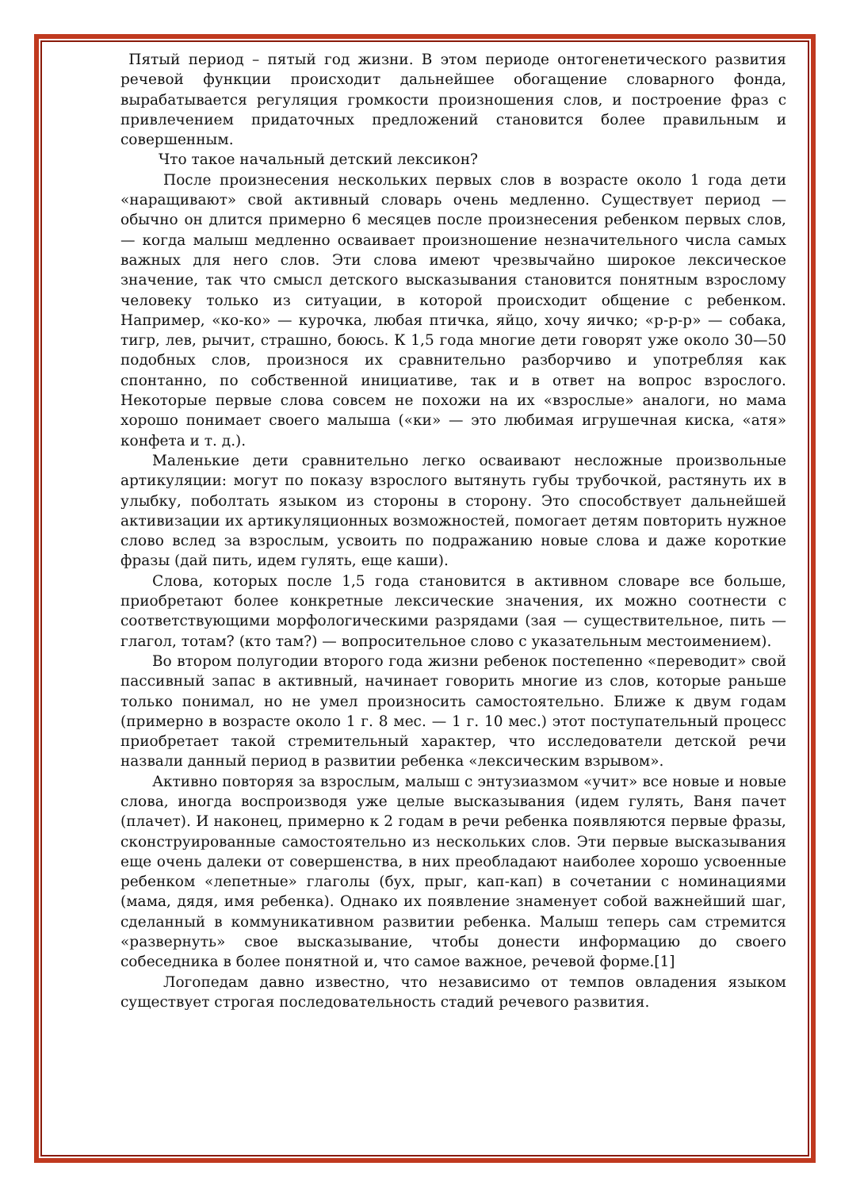Пятый период – пятый год жизни. В этом периоде онтогенетического развития речевой функции происходит дальнейшее обогащение словарного фонда, вырабатывается регуляция громкости произношения слов, и построение фраз с привлечением придаточных предложений становится более правильным и совершенным.
Что такое начальный детский лексикон?
После произнесения нескольких первых слов в возрасте около 1 года дети «наращивают» свой активный словарь очень медленно. Существует период — обычно он длится примерно 6 месяцев после произнесения ребенком первых слов, — когда малыш медленно осваивает произношение незначительного числа самых важных для него слов. Эти слова имеют чрезвычайно широкое лексическое значение, так что смысл детского высказывания становится понятным взрослому человеку только из ситуации, в которой происходит общение с ребенком. Например, «ко-ко» — курочка, любая птичка, яйцо, хочу яичко; «р-р-р» — собака, тигр, лев, рычит, страшно, боюсь. К 1,5 года многие дети говорят уже около 30—50 подобных слов, произнося их сравнительно разборчиво и употребляя как спонтанно, по собственной инициативе, так и в ответ на вопрос взрослого. Некоторые первые слова совсем не похожи на их «взрослые» аналоги, но мама хорошо понимает своего малыша («ки» — это любимая игрушечная киска, «атя» конфета и т. д.).
Маленькие дети сравнительно легко осваивают несложные произвольные артикуляции: могут по показу взрослого вытянуть губы трубочкой, растянуть их в улыбку, поболтать языком из стороны в сторону. Это способствует дальнейшей активизации их артикуляционных возможностей, помогает детям повторить нужное слово вслед за взрослым, усвоить по подражанию новые слова и даже короткие фразы (дай пить, идем гулять, еще каши).
Слова, которых после 1,5 года становится в активном словаре все больше, приобретают более конкретные лексические значения, их можно соотнести с соответствующими морфологическими разрядами (зая — существительное, пить — глагол, тотам? (кто там?) — вопросительное слово с указательным местоимением).
Во втором полугодии второго года жизни ребенок постепенно «переводит» свой пассивный запас в активный, начинает говорить многие из слов, которые раньше только понимал, но не умел произносить самостоятельно. Ближе к двум годам (примерно в возрасте около 1 г. 8 мес. — 1 г. 10 мес.) этот поступательный процесс приобретает такой стремительный характер, что исследователи детской речи назвали данный период в развитии ребенка «лексическим взрывом».
Активно повторяя за взрослым, малыш с энтузиазмом «учит» все новые и новые слова, иногда воспроизводя уже целые высказывания (идем гулять, Ваня пачет (плачет). И наконец, примерно к 2 годам в речи ребенка появляются первые фразы, сконструированные самостоятельно из нескольких слов. Эти первые высказывания еще очень далеки от совершенства, в них преобладают наиболее хорошо усвоенные ребенком «лепетные» глаголы (бух, прыг, кап-кап) в сочетании с номинациями (мама, дядя, имя ребенка). Однако их появление знаменует собой важнейший шаг, сделанный в коммуникативном развитии ребенка. Малыш теперь сам стремится «развернуть» свое высказывание, чтобы донести информацию до своего собеседника в более понятной и, что самое важное, речевой форме.[1]
Логопедам давно известно, что независимо от темпов овладения языком существует строгая последовательность стадий речевого развития.